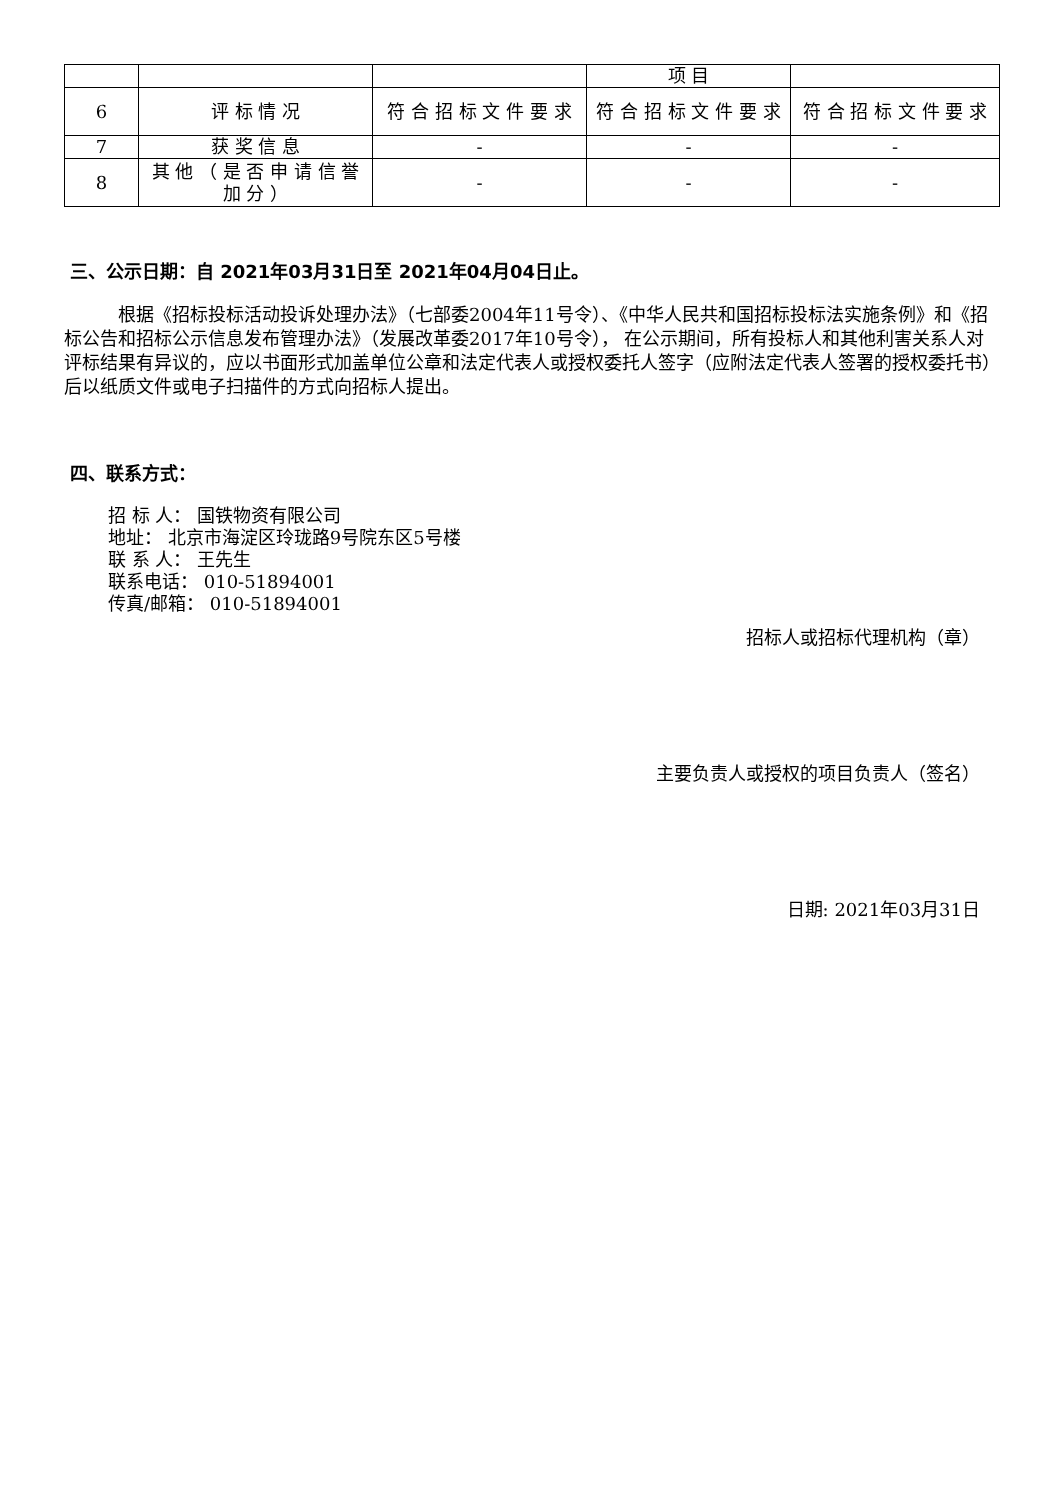| | | | 项 目 | |
| 6 | 评 标 情 况 | 符 合 招 标 文 件 要 求 | 符 合 招 标 文 件 要 求 | 符 合 招 标 文 件 要 求 |
| 7 | 获 奖 信 息 | - | - | - |
| 8 | 其 他 （ 是 否 申 请 信 誉 加 分 ） | - | - | - |
三、公示日期：自 2021年03月31日至 2021年04月04日止。
根据《招标投标活动投诉处理办法》（七部委2004年11号令）、《中华人民共和国招标投标法实施条例》和《招标公告和招标公示信息发布管理办法》（发展改革委2017年10号令）， 在公示期间，所有投标人和其他利害关系人对评标结果有异议的，应以书面形式加盖单位公章和法定代表人或授权委托人签字（应附法定代表人签署的授权委托书）后以纸质文件或电子扫描件的方式向招标人提出。
四、联系方式：
招 标 人： 国铁物资有限公司
地址： 北京市海淀区玲珑路9号院东区5号楼
联 系 人： 王先生
联系电话： 010-51894001
传真/邮箱： 010-51894001
招标人或招标代理机构（章）
主要负责人或授权的项目负责人（签名）
日期: 2021年03月31日